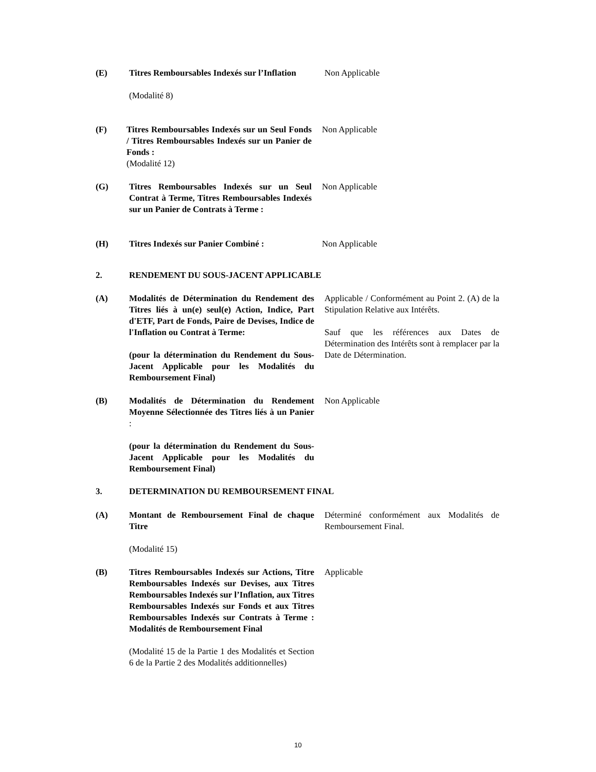(E) Titres Remboursables Indexés sur l’Inflation
(Modalité 8)
Non Applicable
(F) Titres Remboursables Indexés sur un Seul Fonds / Titres Remboursables Indexés sur un Panier de Fonds :
(Modalité 12)
Non Applicable
(G) Titres Remboursables Indexés sur un Seul Contrat à Terme, Titres Remboursables Indexés sur un Panier de Contrats à Terme :
Non Applicable
(H) Titres Indexés sur Panier Combiné :
Non Applicable
2. RENDEMENT DU SOUS-JACENT APPLICABLE
(A) Modalités de Détermination du Rendement des Titres liés à un(e) seul(e) Action, Indice, Part d'ETF, Part de Fonds, Paire de Devises, Indice de l'Inflation ou Contrat à Terme:
(pour la détermination du Rendement du Sous-Jacent Applicable pour les Modalités du Remboursement Final)
Applicable / Conformément au Point 2. (A) de la Stipulation Relative aux Intérêts.
Sauf que les références aux Dates de Détermination des Intérêts sont à remplacer par la Date de Détermination.
(B) Modalités de Détermination du Rendement Moyenne Sélectionnée des Titres liés à un Panier :
(pour la détermination du Rendement du Sous-Jacent Applicable pour les Modalités du Remboursement Final)
Non Applicable
3. DETERMINATION DU REMBOURSEMENT FINAL
(A) Montant de Remboursement Final de chaque Titre
(Modalité 15)
Déterminé conformément aux Modalités de Remboursement Final.
(B) Titres Remboursables Indexés sur Actions, Titre Remboursables Indexés sur Devises, aux Titres Remboursables Indexés sur l’Inflation, aux Titres Remboursables Indexés sur Fonds et aux Titres Remboursables Indexés sur Contrats à Terme : Modalités de Remboursement Final
(Modalité 15 de la Partie 1 des Modalités et Section 6 de la Partie 2 des Modalités additionnelles)
Applicable
10